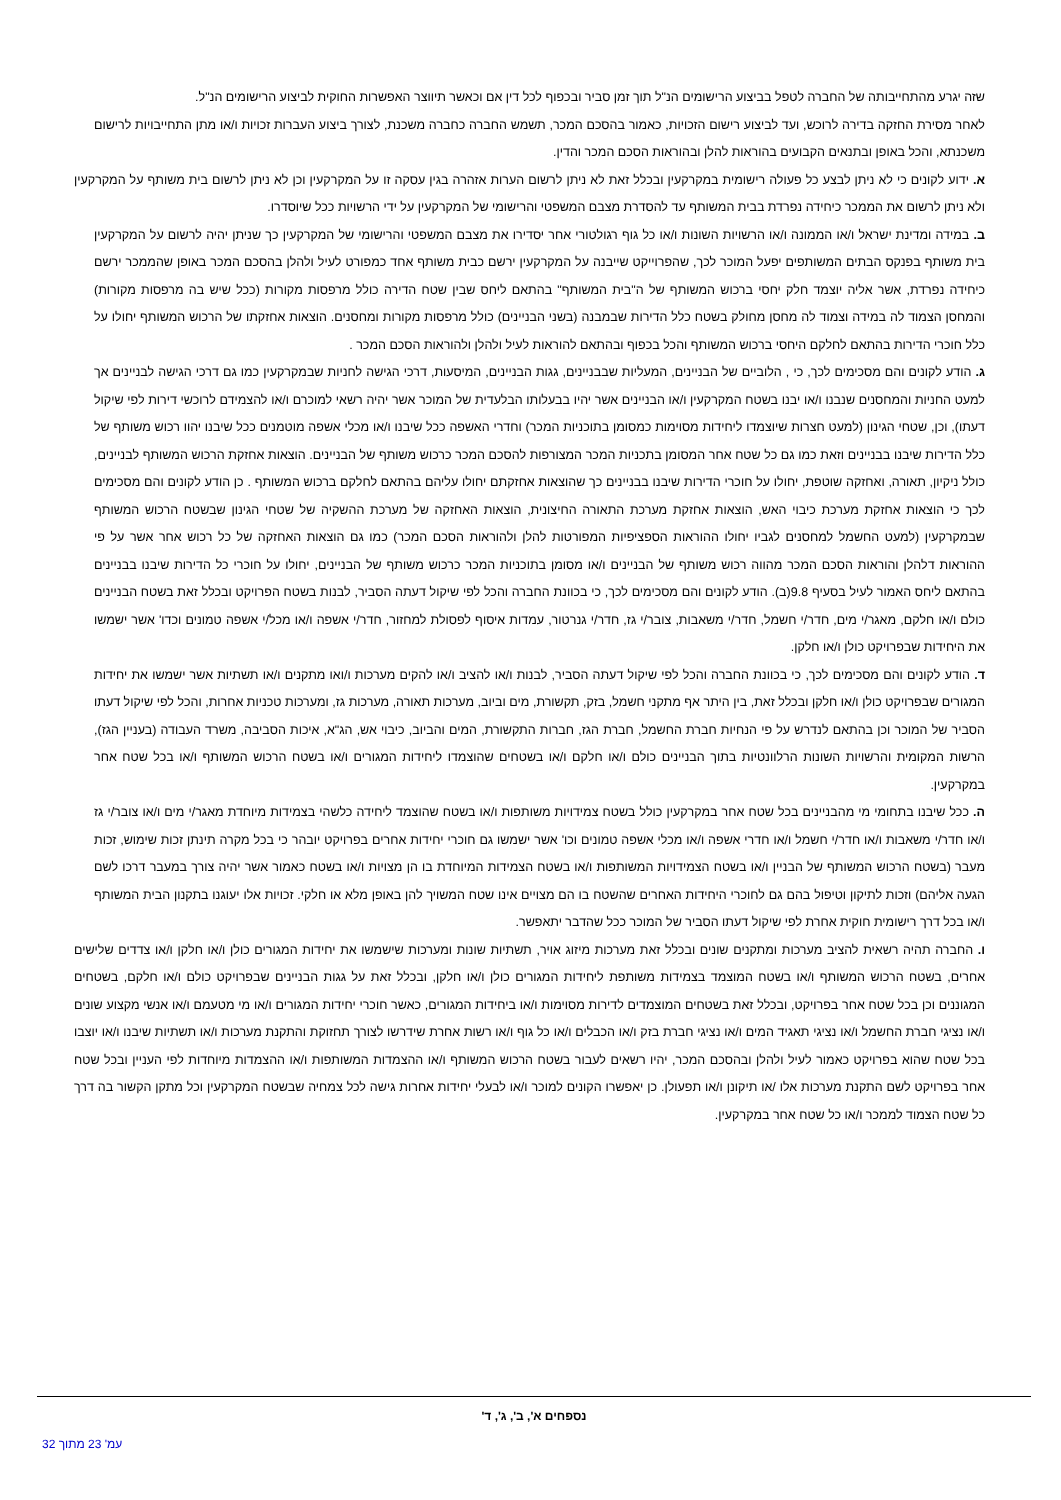שזה יגרע מהתחייבותה של החברה לטפל בביצוע הרישומים הנ"ל תוך זמן סביר ובכפוף לכל דין אם וכאשר תיווצר האפשרות החוקית לביצוע הרישומים הנ"ל.
לאחר מסירת החזקה בדירה לרוכש, ועד לביצוע רישום הזכויות, כאמור בהסכם המכר, תשמש החברה כחברה משכנת, לצורך ביצוע העברות זכויות ו/או מתן התחייבויות לרישום משכנתא, והכל באופן ובתנאים הקבועים בהוראות להלן ובהוראות הסכם המכר והדין.
א. ידוע לקונים כי לא ניתן לבצע כל פעולה רישומית במקרקעין ובכלל זאת לא ניתן לרשום הערות אזהרה בגין עסקה זו על המקרקעין וכן לא ניתן לרשום בית משותף על המקרקעין ולא ניתן לרשום את הממכר כיחידה נפרדת בבית המשותף עד להסדרת מצבם המשפטי והרישומי של המקרקעין על ידי הרשויות ככל שיוסדרו.
ב. במידה ומדינת ישראל ו/או הממונה ו/או הרשויות השונות ו/או כל גוף רגולטורי אחר יסדירו את מצבם המשפטי והרישומי של המקרקעין כך שניתן יהיה לרשום על המקרקעין בית משותף בפנקס הבתים המשותפים יפעל המוכר לכך, שהפרוייקט שייבנה על המקרקעין ירשם כבית משותף אחד כמפורט לעיל ולהלן בהסכם המכר באופן שהממכר ירשם כיחידה נפרדת, אשר אליה יוצמד חלק יחסי ברכוש המשותף של ה"בית המשותף" בהתאם ליחס שבין שטח הדירה כולל מרפסות מקורות (ככל שיש בה מרפסות מקורות) והמחסן הצמוד לה במידה וצמוד לה מחסן מחולק בשטח כלל הדירות שבמבנה (בשני הבניינים) כולל מרפסות מקורות ומחסנים. הוצאות אחזקתו של הרכוש המשותף יחולו על כלל חוכרי הדירות בהתאם לחלקם היחסי ברכוש המשותף והכל בכפוף ובהתאם להוראות לעיל ולהלן ולהוראות הסכם המכר .
ג. הודע לקונים והם מסכימים לכך, כי , הלוביים של הבניינים, המעליות שבבניינים, גגות הבניינים, המיסעות, דרכי הגישה לחניות שבמקרקעין כמו גם דרכי הגישה לבניינים אך למעט החניות והמחסנים שנבנו ו/או יבנו בשטח המקרקעין ו/או הבניינים אשר יהיו בבעלותו הבלעדית של המוכר אשר יהיה רשאי למוכרם ו/או להצמידם לרוכשי דירות לפי שיקול דעתו), וכן, שטחי הגינון (למעט חצרות שיוצמדו ליחידות מסוימות כמסומן בתוכניות המכר) וחדרי האשפה ככל שיבנו ו/או מכלי אשפה מוטמנים ככל שיבנו יהוו רכוש משותף של כלל הדירות שיבנו בבניינים וזאת כמו גם כל שטח אחר המסומן בתכניות המכר המצורפות להסכם המכר כרכוש משותף של הבניינים. הוצאות אחזקת הרכוש המשותף לבניינים, כולל ניקיון, תאורה, ואחזקה שוטפת, יחולו על חוכרי הדירות שיבנו בבניינים כך שהוצאות אחזקתם יחולו עליהם בהתאם לחלקם ברכוש המשותף . כן הודע לקונים והם מסכימים לכך כי הוצאות אחזקת מערכת כיבוי האש, הוצאות אחזקת מערכת התאורה החיצונית, הוצאות האחזקה של מערכת ההשקיה של שטחי הגינון שבשטח הרכוש המשותף שבמקרקעין (למעט החשמל למחסנים לגביו יחולו ההוראות הספציפיות המפורטות להלן ולהוראות הסכם המכר) כמו גם הוצאות האחזקה של כל רכוש אחר אשר על פי ההוראות דלהלן והוראות הסכם המכר מהווה רכוש משותף של הבניינים ו/או מסומן בתוכניות המכר כרכוש משותף של הבניינים, יחולו על חוכרי כל הדירות שיבנו בבניינים בהתאם ליחס האמור לעיל בסעיף 9.8(ב). הודע לקונים והם מסכימים לכך, כי בכוונת החברה והכל לפי שיקול דעתה הסביר, לבנות בשטח הפרויקט ובכלל זאת בשטח הבניינים כולם ו/או חלקם, מאגר/י מים, חדר/י חשמל, חדר/י משאבות, צובר/י גז, חדר/י גנרטור, עמדות איסוף לפסולת למחזור, חדר/י אשפה ו/או מכל/י אשפה טמונים וכדו' אשר ישמשו את היחידות שבפרויקט כולן ו/או חלקן.
ד. הודע לקונים והם מסכימים לכך, כי בכוונת החברה והכל לפי שיקול דעתה הסביר, לבנות ו/או להציב ו/או להקים מערכות ו/ואו מתקנים ו/או תשתיות אשר ישמשו את יחידות המגורים שבפרויקט כולן ו/או חלקן ובכלל זאת, בין היתר אף מתקני חשמל, בזק, תקשורת, מים וביוב, מערכות תאורה, מערכות גז, ומערכות טכניות אחרות, והכל לפי שיקול דעתו הסביר של המוכר וכן בהתאם לנדרש על פי הנחיות חברת החשמל, חברת הגז, חברות התקשורת, המים והביוב, כיבוי אש, הג"א, איכות הסביבה, משרד העבודה (בעניין הגז), הרשות המקומית והרשויות השונות הרלוונטיות בתוך הבניינים כולם ו/או חלקם ו/או בשטחים שהוצמדו ליחידות המגורים ו/או בשטח הרכוש המשותף ו/או בכל שטח אחר במקרקעין.
ה. ככל שיבנו בתחומי מי מהבניינים בכל שטח אחר במקרקעין כולל בשטח צמידויות משותפות ו/או בשטח שהוצמד ליחידה כלשהי בצמידות מיוחדת מאגר/י מים ו/או צובר/י גז ו/או חדר/י משאבות ו/או חדר/י חשמל ו/או חדרי אשפה ו/או מכלי אשפה טמונים וכו' אשר ישמשו גם חוכרי יחידות אחרים בפרויקט יובהר כי בכל מקרה תינתן זכות שימוש, זכות מעבר (בשטח הרכוש המשותף של הבניין ו/או בשטח הצמידויות המשותפות ו/או בשטח הצמידות המיוחדת בו הן מצויות ו/או בשטח כאמור אשר יהיה צורך במעבר דרכו לשם הגעה אליהם) וזכות לתיקון וטיפול בהם גם לחוכרי היחידות האחרים שהשטח בו הם מצויים אינו שטח המשויך להן באופן מלא או חלקי. זכויות אלו יעוגנו בתקנון הבית המשותף ו/או בכל דרך רישומית חוקית אחרת לפי שיקול דעתו הסביר של המוכר ככל שהדבר יתאפשר.
ו. החברה תהיה רשאית להציב מערכות ומתקנים שונים ובכלל זאת מערכות מיזוג אויר, תשתיות שונות ומערכות שישמשו את יחידות המגורים כולן ו/או חלקן ו/או צדדים שלישים אחרים, בשטח הרכוש המשותף ו/או בשטח המוצמד בצמידות משותפת ליחידות המגורים כולן ו/או חלקן, ובכלל זאת על גגות הבניינים שבפרויקט כולם ו/או חלקם, בשטחים המגוננים וכן בכל שטח אחר בפרויקט, ובכלל זאת בשטחים המוצמדים לדירות מסוימות ו/או ביחידות המגורים, כאשר חוכרי יחידות המגורים ו/או מי מטעמם ו/או אנשי מקצוע שונים ו/או נציגי חברת החשמל ו/או נציגי תאגיד המים ו/או נציגי חברת בזק ו/או הכבלים ו/או כל גוף ו/או רשות אחרת שידרשו לצורך תחזוקת והתקנת מערכות ו/או תשתיות שיבנו ו/או יוצבו בכל שטח שהוא בפרויקט כאמור לעיל ולהלן ובהסכם המכר, יהיו רשאים לעבור בשטח הרכוש המשותף ו/או ההצמדות המשותפות ו/או ההצמדות מיוחדות לפי העניין ובכל שטח אחר בפרויקט לשם התקנת מערכות אלו /או תיקונן ו/או תפעולן. כן יאפשרו הקונים למוכר ו/או לבעלי יחידות אחרות גישה לכל צמחיה שבשטח המקרקעין וכל מתקן הקשור בה דרך כל שטח הצמוד לממכר ו/או כל שטח אחר במקרקעין.
נספחים א', ב', ג', ד'
עמ' 23 מתוך 32